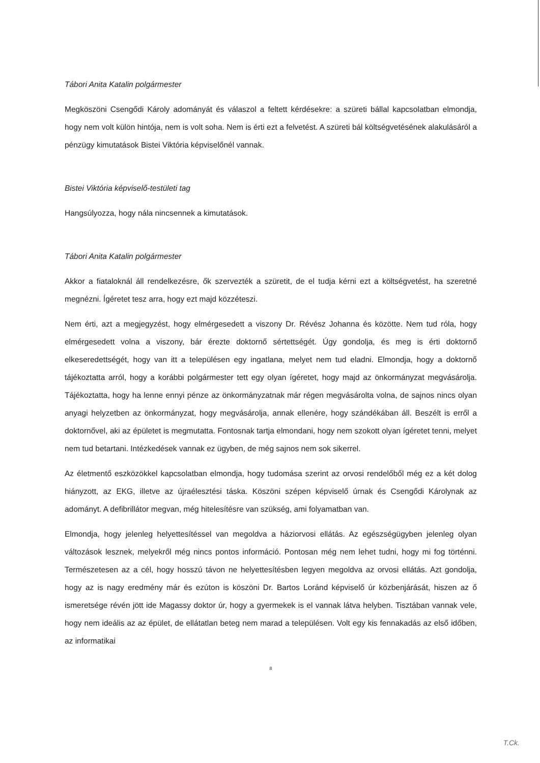Tábori Anita Katalin polgármester
Megköszöni Csengődi Károly adományát és válaszol a feltett kérdésekre: a szüreti bállal kapcsolatban elmondja, hogy nem volt külön hintója, nem is volt soha. Nem is érti ezt a felvetést. A szüreti bál költségvetésének alakulásáról a pénzügy kimutatások Bistei Viktória képviselőnél vannak.
Bistei Viktória képviselő-testületi tag
Hangsúlyozza, hogy nála nincsennek a kimutatások.
Tábori Anita Katalin polgármester
Akkor a fiataloknál áll rendelkezésre, ők szervezték a szüretit, de el tudja kérni ezt a költségvetést, ha szeretné megnézni. Ígéretet tesz arra, hogy ezt majd közzéteszi.
Nem érti, azt a megjegyzést, hogy elmérgesedett a viszony Dr. Révész Johanna és közötte. Nem tud róla, hogy elmérgesedett volna a viszony, bár érezte doktornő sértettségét. Úgy gondolja, és meg is érti doktornő elkeseredettségét, hogy van itt a településen egy ingatlana, melyet nem tud eladni. Elmondja, hogy a doktornő tájékoztatta arról, hogy a korábbi polgármester tett egy olyan ígéretet, hogy majd az önkormányzat megvásárolja. Tájékoztatta, hogy ha lenne ennyi pénze az önkormányzatnak már régen megvásárolta volna, de sajnos nincs olyan anyagi helyzetben az önkormányzat, hogy megvásárolja, annak ellenére, hogy szándékában áll. Beszélt is erről a doktornővel, aki az épületet is megmutatta. Fontosnak tartja elmondani, hogy nem szokott olyan ígéretet tenni, melyet nem tud betartani. Intézkedések vannak ez ügyben, de még sajnos nem sok sikerrel.
Az életmentő eszközökkel kapcsolatban elmondja, hogy tudomása szerint az orvosi rendelőből még ez a két dolog hiányzott, az EKG, illetve az újraélesztési táska. Köszöni szépen képviselő úrnak és Csengődi Károlynak az adományt. A defibrillátor megvan, még hitelesítésre van szükség, ami folyamatban van.
Elmondja, hogy jelenleg helyettesítéssel van megoldva a háziorvosi ellátás. Az egészségügyben jelenleg olyan változások lesznek, melyekről még nincs pontos információ. Pontosan még nem lehet tudni, hogy mi fog történni. Természetesen az a cél, hogy hosszú távon ne helyettesítésben legyen megoldva az orvosi ellátás. Azt gondolja, hogy az is nagy eredmény már és ezúton is köszöni Dr. Bartos Loránd képviselő úr közbenjárását, hiszen az ő ismeretsége révén jött ide Magassy doktor úr, hogy a gyermekek is el vannak látva helyben. Tisztában vannak vele, hogy nem ideális az az épület, de ellátatlan beteg nem marad a településen. Volt egy kis fennakadás az első időben, az informatikai
8
T.Ck.